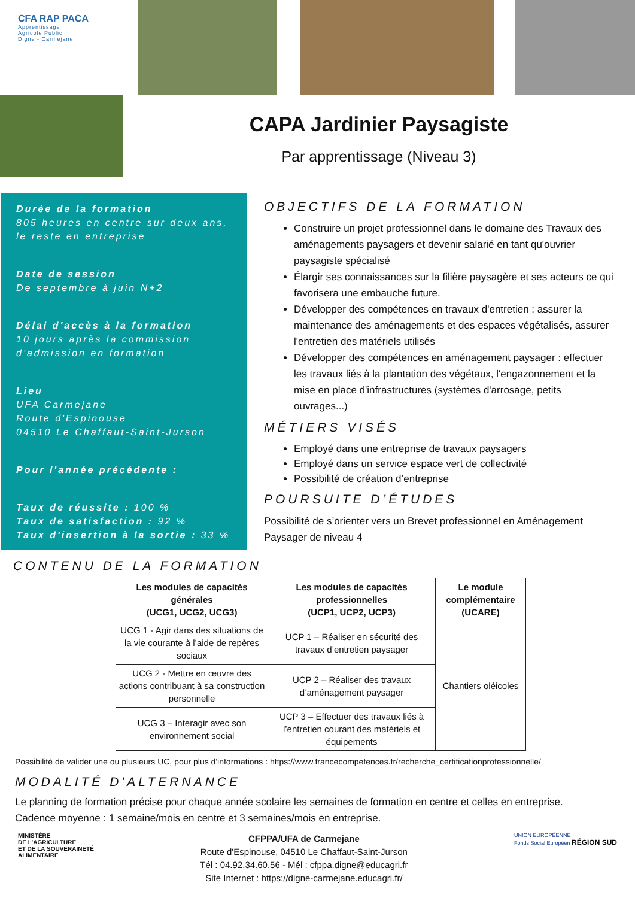CFA RAP PACA
Apprentissage
Agricole Public
Digne - Carmejane
CAPA Jardinier Paysagiste
Par apprentissage (Niveau 3)
Durée de la formation
805 heures en centre sur deux ans, le reste en entreprise
Date de session
De septembre à juin N+2
Délai d'accès à la formation
10 jours après la commission d'admission en formation
Lieu
UFA Carmejane
Route d'Espinouse
04510 Le Chaffaut-Saint-Jurson
Pour l'année précédente :
Taux de réussite : 100 %
Taux de satisfaction : 92 %
Taux d'insertion à la sortie : 33 %
OBJECTIFS DE LA FORMATION
Construire un projet professionnel dans le domaine des Travaux des aménagements paysagers et devenir salarié en tant qu'ouvrier paysagiste spécialisé
Élargir ses connaissances sur la filière paysagère et ses acteurs ce qui favorisera une embauche future.
Développer des compétences en travaux d'entretien : assurer la maintenance des aménagements et des espaces végétalisés, assurer l'entretien des matériels utilisés
Développer des compétences en aménagement paysager : effectuer les travaux liés à la plantation des végétaux, l'engazonnement et la mise en place d'infrastructures (systèmes d'arrosage, petits ouvrages...)
MÉTIERS VISÉS
Employé dans une entreprise de travaux paysagers
Employé dans un service espace vert de collectivité
Possibilité de création d’entreprise
POURSUITE D’ÉTUDES
Possibilité de s’orienter vers un Brevet professionnel en Aménagement Paysager de niveau 4
CONTENU DE LA FORMATION
| Les modules de capacités générales (UCG1, UCG2, UCG3) | Les modules de capacités professionnelles (UCP1, UCP2, UCP3) | Le module complémentaire (UCARE) |
| --- | --- | --- |
| UCG 1 - Agir dans des situations de la vie courante à l’aide de repères sociaux | UCP 1 – Réaliser en sécurité des travaux d’entretien paysager | Chantiers oléicoles |
| UCG 2 - Mettre en œuvre des actions contribuant à sa construction personnelle | UCP 2 – Réaliser des travaux d’aménagement paysager | |
| UCG 3 – Interagir avec son environnement social | UCP 3 – Effectuer des travaux liés à l’entretien courant des matériels et équipements | |
Possibilité de valider une ou plusieurs UC, pour plus d'informations : https://www.francecompetences.fr/recherche_certificationprofessionnelle/
MODALITÉ D'ALTERNANCE
Le planning de formation précise pour chaque année scolaire les semaines de formation en centre et celles en entreprise.
Cadence moyenne : 1 semaine/mois en centre et 3 semaines/mois en entreprise.
MINISTÈRE
DE L'AGRICULTURE
ET DE LA SOUVERAINETÉ
ALIMENTAIRE
CFPPA/UFA de Carmejane
Route d'Espinouse, 04510 Le Chaffaut-Saint-Jurson
Tél : 04.92.34.60.56 - Mél : cfppa.digne@educagri.fr
Site Internet : https://digne-carmejane.educagri.fr/
UNION EUROPÉENNE
Fonds Social Européen RÉGION SUD